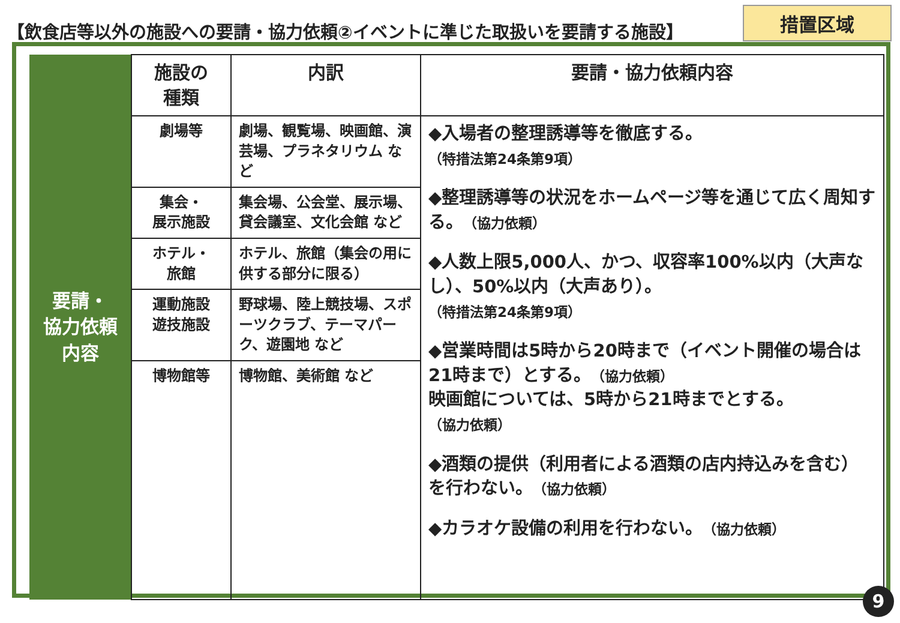【飲食店等以外の施設への要請・協力依頼②イベントに準じた取扱いを要請する施設】
措置区域
| 要請・ 協力依頼 内容 | 施設の 種類 | 内訳 | 要請・協力依頼内容 |
| | 劇場等 | 劇場、観覧場、映画館、演芸場、プラネタリウム など | ◆入場者の整理誘導等を徹底する。 （特措法第24条第9項） ◆整理誘導等の状況をホームページ等を通じて広く周知する。 （協力依頼） ◆人数上限5,000人、かつ、収容率100%以内（大声なし）、50%以内（大声あり）。 （特措法第24条第9項） ◆営業時間は5時から20時まで（イベント開催の場合は21時まで）とする。 （協力依頼） 映画館については、5時から21時までとする。 （協力依頼） ◆酒類の提供（利用者による酒類の店内持込みを含む）を行わない。 （協力依頼） ◆カラオケ設備の利用を行わない。 （協力依頼） |
| | 集会・ 展示施設 | 集会場、公会堂、展示場、貸会議室、文化会館 など | |
| | ホテル・ 旅館 | ホテル、旅館（集会の用に供する部分に限る） | |
| | 運動施設 遊技施設 | 野球場、陸上競技場、スポーツクラブ、テーマパーク、遊園地 など | |
| | 博物館等 | 博物館、美術館 など | |
9